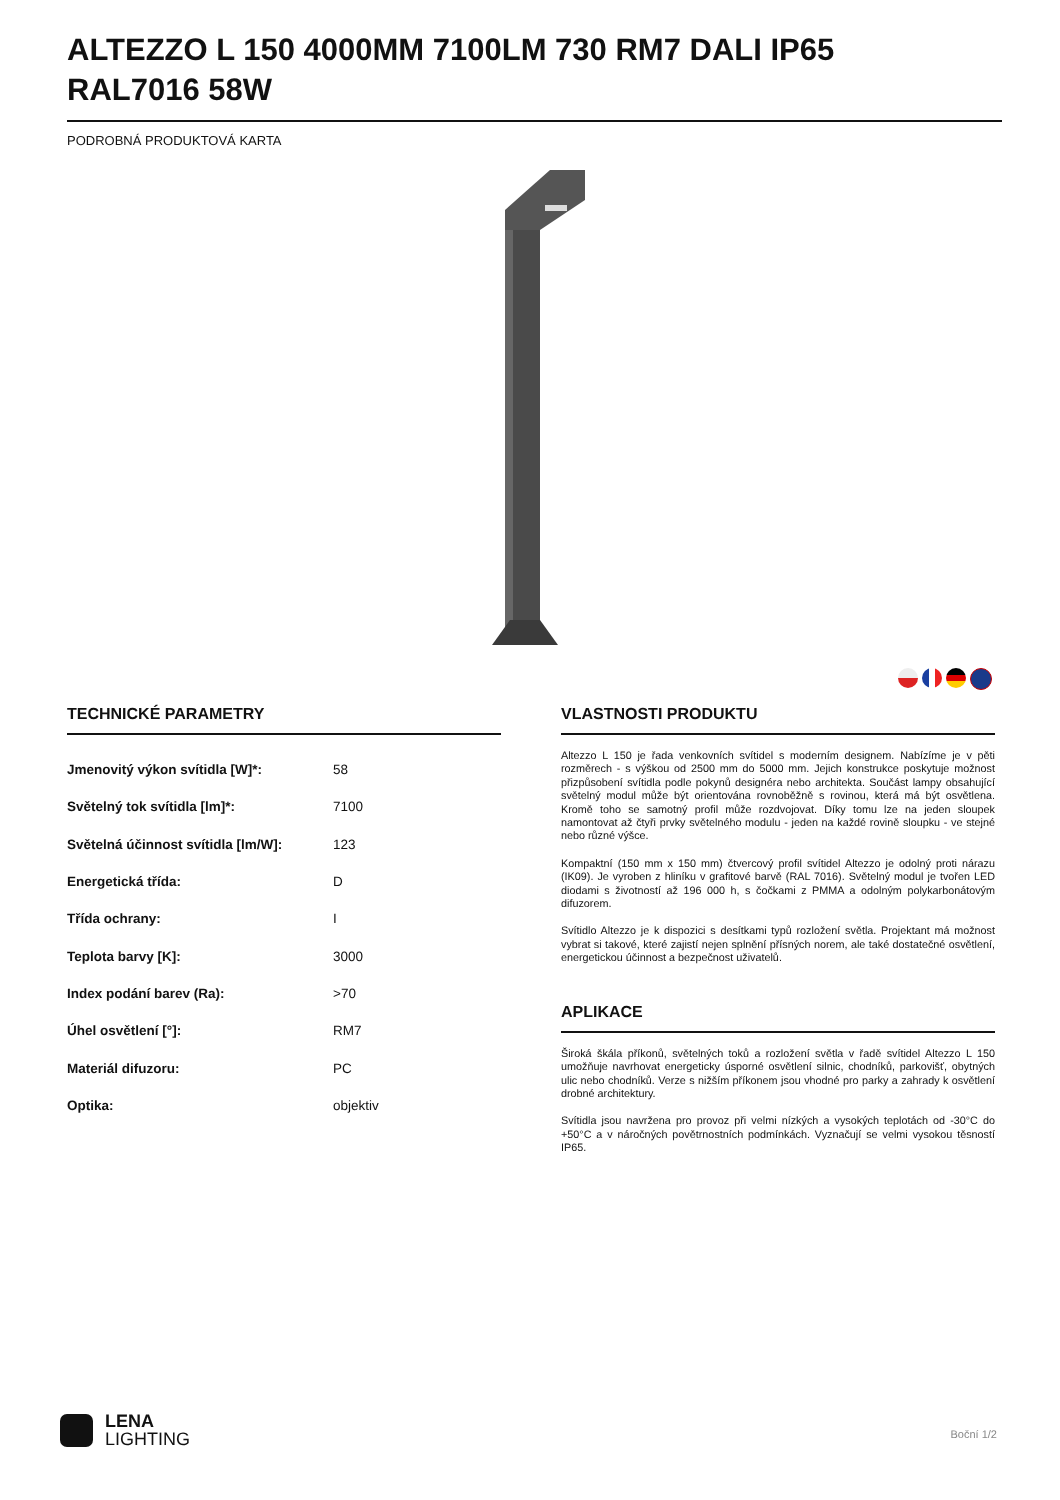ALTEZZO L 150 4000MM 7100LM 730 RM7 DALI IP65 RAL7016 58W
PODROBNÁ PRODUKTOVÁ KARTA
TECHNICKÉ PARAMETRY
| Jmenovitý výkon svítidla [W]*: | 58 |
| Světelný tok svítidla [lm]*: | 7100 |
| Světelná účinnost svítidla [lm/W]: | 123 |
| Energetická třída: | D |
| Třída ochrany: | I |
| Teplota barvy [K]: | 3000 |
| Index podání barev (Ra): | >70 |
| Úhel osvětlení [°]: | RM7 |
| Materiál difuzoru: | PC |
| Optika: | objektiv |
VLASTNOSTI PRODUKTU
Altezzo L 150 je řada venkovních svítidel s moderním designem. Nabízíme je v pěti rozměrech - s výškou od 2500 mm do 5000 mm. Jejich konstrukce poskytuje možnost přizpůsobení svítidla podle pokynů designéra nebo architekta. Součást lampy obsahující světelný modul může být orientována rovnoběžně s rovinou, která má být osvětlena. Kromě toho se samotný profil může rozdvojovat. Díky tomu lze na jeden sloupek namontovat až čtyři prvky světelného modulu - jeden na každé rovině sloupku - ve stejné nebo různé výšce.
Kompaktní (150 mm x 150 mm) čtvercový profil svítidel Altezzo je odolný proti nárazu (IK09). Je vyroben z hliníku v grafitové barvě (RAL 7016). Světelný modul je tvořen LED diodami s životností až 196 000 h, s čočkami z PMMA a odolným polykarbonátovým difuzorem.
Svítidlo Altezzo je k dispozici s desítkami typů rozložení světla. Projektant má možnost vybrat si takové, které zajistí nejen splnění přísných norem, ale také dostatečné osvětlení, energetickou účinnost a bezpečnost uživatelů.
APLIKACE
Široká škála příkonů, světelných toků a rozložení světla v řadě svítidel Altezzo L 150 umožňuje navrhovat energeticky úsporné osvětlení silnic, chodníků, parkovišť, obytných ulic nebo chodníků. Verze s nižším příkonem jsou vhodné pro parky a zahrady k osvětlení drobné architektury.
Svítidla jsou navržena pro provoz při velmi nízkých a vysokých teplotách od -30°C do +50°C a v náročných povětrnostních podmínkách. Vyznačují se velmi vysokou těsností IP65.
LENA
LIGHTING
Boční 1/2